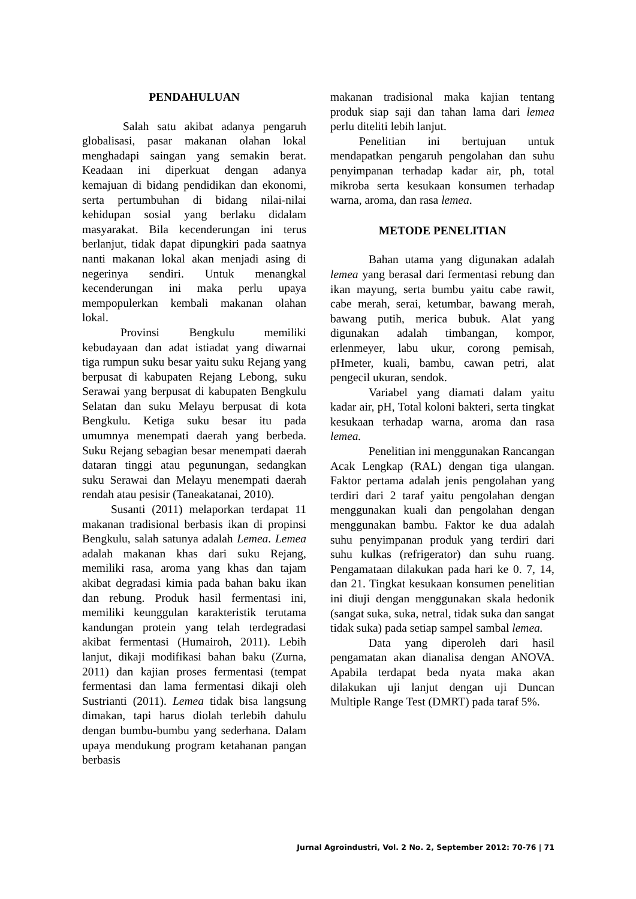PENDAHULUAN
Salah satu akibat adanya pengaruh globalisasi, pasar makanan olahan lokal menghadapi saingan yang semakin berat. Keadaan ini diperkuat dengan adanya kemajuan di bidang pendidikan dan ekonomi, serta pertumbuhan di bidang nilai-nilai kehidupan sosial yang berlaku didalam masyarakat. Bila kecenderungan ini terus berlanjut, tidak dapat dipungkiri pada saatnya nanti makanan lokal akan menjadi asing di negerinya sendiri. Untuk menangkal kecenderungan ini maka perlu upaya mempopulerkan kembali makanan olahan lokal.
Provinsi Bengkulu memiliki kebudayaan dan adat istiadat yang diwarnai tiga rumpun suku besar yaitu suku Rejang yang berpusat di kabupaten Rejang Lebong, suku Serawai yang berpusat di kabupaten Bengkulu Selatan dan suku Melayu berpusat di kota Bengkulu. Ketiga suku besar itu pada umumnya menempati daerah yang berbeda. Suku Rejang sebagian besar menempati daerah dataran tinggi atau pegunungan, sedangkan suku Serawai dan Melayu menempati daerah rendah atau pesisir (Taneakatanai, 2010).
Susanti (2011) melaporkan terdapat 11 makanan tradisional berbasis ikan di propinsi Bengkulu, salah satunya adalah Lemea. Lemea adalah makanan khas dari suku Rejang, memiliki rasa, aroma yang khas dan tajam akibat degradasi kimia pada bahan baku ikan dan rebung. Produk hasil fermentasi ini, memiliki keunggulan karakteristik terutama kandungan protein yang telah terdegradasi akibat fermentasi (Humairoh, 2011). Lebih lanjut, dikaji modifikasi bahan baku (Zurna, 2011) dan kajian proses fermentasi (tempat fermentasi dan lama fermentasi dikaji oleh Sustrianti (2011). Lemea tidak bisa langsung dimakan, tapi harus diolah terlebih dahulu dengan bumbu-bumbu yang sederhana. Dalam upaya mendukung program ketahanan pangan berbasis
makanan tradisional maka kajian tentang produk siap saji dan tahan lama dari lemea perlu diteliti lebih lanjut.
Penelitian ini bertujuan untuk mendapatkan pengaruh pengolahan dan suhu penyimpanan terhadap kadar air, ph, total mikroba serta kesukaan konsumen terhadap warna, aroma, dan rasa lemea.
METODE PENELITIAN
Bahan utama yang digunakan adalah lemea yang berasal dari fermentasi rebung dan ikan mayung, serta bumbu yaitu cabe rawit, cabe merah, serai, ketumbar, bawang merah, bawang putih, merica bubuk. Alat yang digunakan adalah timbangan, kompor, erlenmeyer, labu ukur, corong pemisah, pHmeter, kuali, bambu, cawan petri, alat pengecil ukuran, sendok.
Variabel yang diamati dalam yaitu kadar air, pH, Total koloni bakteri, serta tingkat kesukaan terhadap warna, aroma dan rasa lemea.
Penelitian ini menggunakan Rancangan Acak Lengkap (RAL) dengan tiga ulangan. Faktor pertama adalah jenis pengolahan yang terdiri dari 2 taraf yaitu pengolahan dengan menggunakan kuali dan pengolahan dengan menggunakan bambu. Faktor ke dua adalah suhu penyimpanan produk yang terdiri dari suhu kulkas (refrigerator) dan suhu ruang. Pengamataan dilakukan pada hari ke 0. 7, 14, dan 21. Tingkat kesukaan konsumen penelitian ini diuji dengan menggunakan skala hedonik (sangat suka, suka, netral, tidak suka dan sangat tidak suka) pada setiap sampel sambal lemea.
Data yang diperoleh dari hasil pengamatan akan dianalisa dengan ANOVA. Apabila terdapat beda nyata maka akan dilakukan uji lanjut dengan uji Duncan Multiple Range Test (DMRT) pada taraf 5%.
Jurnal Agroindustri, Vol. 2 No. 2, September 2012: 70-76 | 71